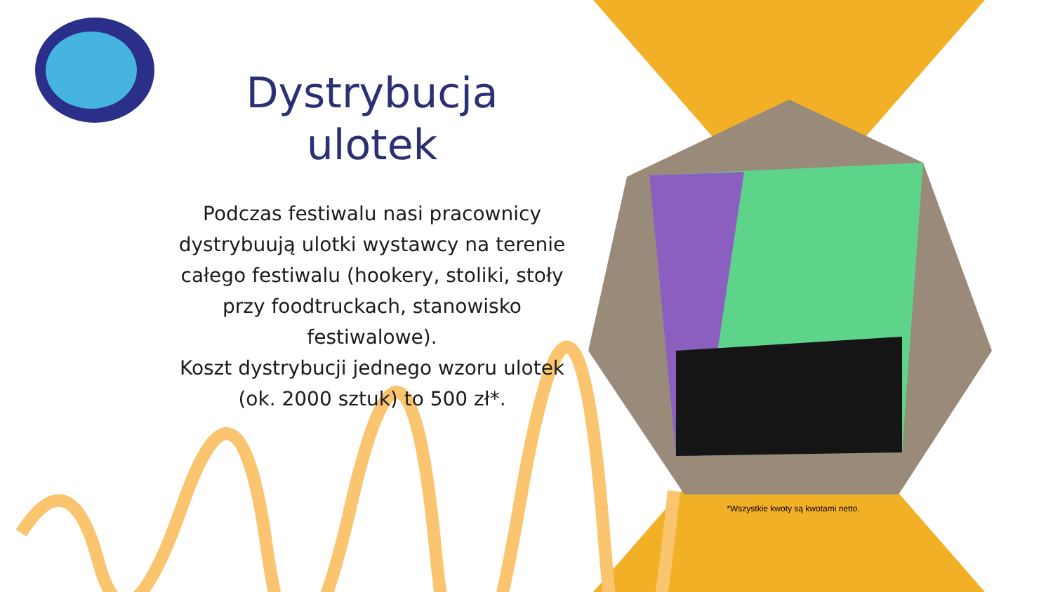Dystrybucja
ulotek
Podczas festiwalu nasi pracownicy dystrybuują ulotki wystawcy na terenie całego festiwalu (hookery, stoliki, stoły przy foodtruckach, stanowisko festiwalowe).
Koszt dystrybucji jednego wzoru ulotek (ok. 2000 sztuk) to 500 zł*.
*Wszystkie kwoty są kwotami netto.